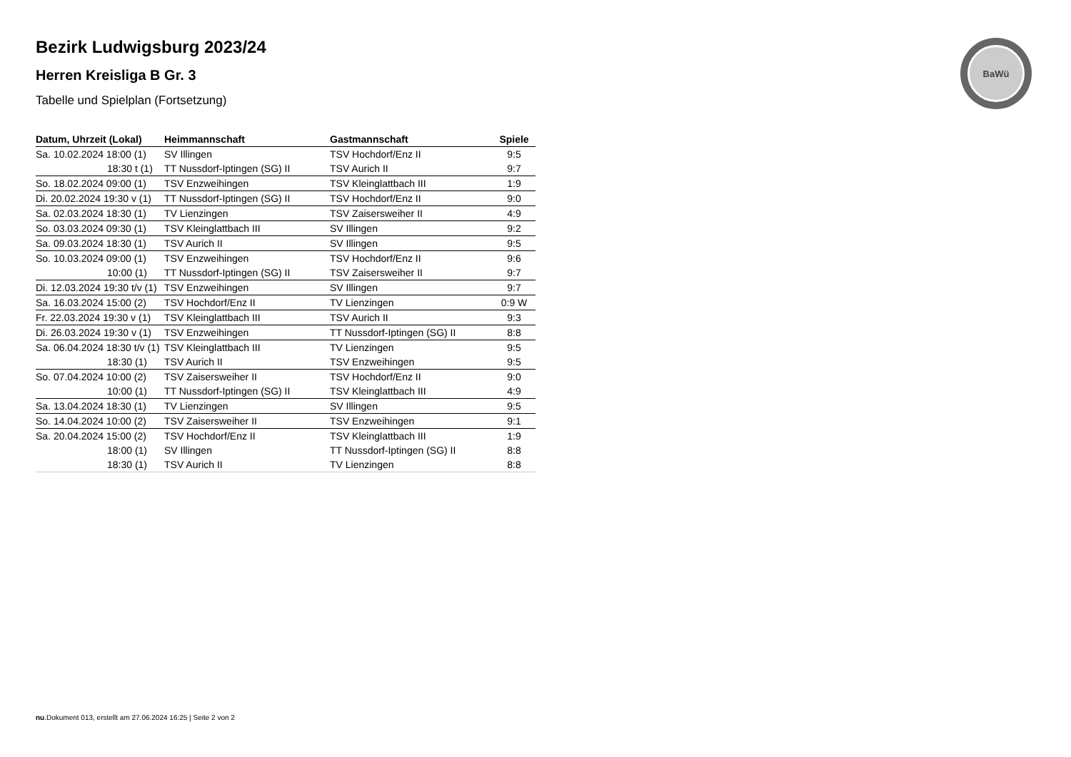BaWü
Bezirk Ludwigsburg 2023/24
Herren Kreisliga B Gr. 3
Tabelle und Spielplan (Fortsetzung)
| Datum, Uhrzeit (Lokal) | Heimmannschaft | Gastmannschaft | Spiele |
| --- | --- | --- | --- |
| Sa. 10.02.2024 18:00 (1) | SV Illingen | TSV Hochdorf/Enz II | 9:5 |
| 18:30 t (1) | TT Nussdorf-Iptingen (SG) II | TSV Aurich II | 9:7 |
| So. 18.02.2024 09:00 (1) | TSV Enzweihingen | TSV Kleinglattbach III | 1:9 |
| Di. 20.02.2024 19:30 v (1) | TT Nussdorf-Iptingen (SG) II | TSV Hochdorf/Enz II | 9:0 |
| Sa. 02.03.2024 18:30 (1) | TV Lienzingen | TSV Zaisersweiher II | 4:9 |
| So. 03.03.2024 09:30 (1) | TSV Kleinglattbach III | SV Illingen | 9:2 |
| Sa. 09.03.2024 18:30 (1) | TSV Aurich II | SV Illingen | 9:5 |
| So. 10.03.2024 09:00 (1) | TSV Enzweihingen | TSV Hochdorf/Enz II | 9:6 |
| 10:00 (1) | TT Nussdorf-Iptingen (SG) II | TSV Zaisersweiher II | 9:7 |
| Di. 12.03.2024 19:30 t/v (1) | TSV Enzweihingen | SV Illingen | 9:7 |
| Sa. 16.03.2024 15:00 (2) | TSV Hochdorf/Enz II | TV Lienzingen | 0:9 W |
| Fr. 22.03.2024 19:30 v (1) | TSV Kleinglattbach III | TSV Aurich II | 9:3 |
| Di. 26.03.2024 19:30 v (1) | TSV Enzweihingen | TT Nussdorf-Iptingen (SG) II | 8:8 |
| Sa. 06.04.2024 18:30 t/v (1) | TSV Kleinglattbach III | TV Lienzingen | 9:5 |
| 18:30 (1) | TSV Aurich II | TSV Enzweihingen | 9:5 |
| So. 07.04.2024 10:00 (2) | TSV Zaisersweiher II | TSV Hochdorf/Enz II | 9:0 |
| 10:00 (1) | TT Nussdorf-Iptingen (SG) II | TSV Kleinglattbach III | 4:9 |
| Sa. 13.04.2024 18:30 (1) | TV Lienzingen | SV Illingen | 9:5 |
| So. 14.04.2024 10:00 (2) | TSV Zaisersweiher II | TSV Enzweihingen | 9:1 |
| Sa. 20.04.2024 15:00 (2) | TSV Hochdorf/Enz II | TSV Kleinglattbach III | 1:9 |
| 18:00 (1) | SV Illingen | TT Nussdorf-Iptingen (SG) II | 8:8 |
| 18:30 (1) | TSV Aurich II | TV Lienzingen | 8:8 |
nu.Dokument 013, erstellt am 27.06.2024 16:25 | Seite 2 von 2